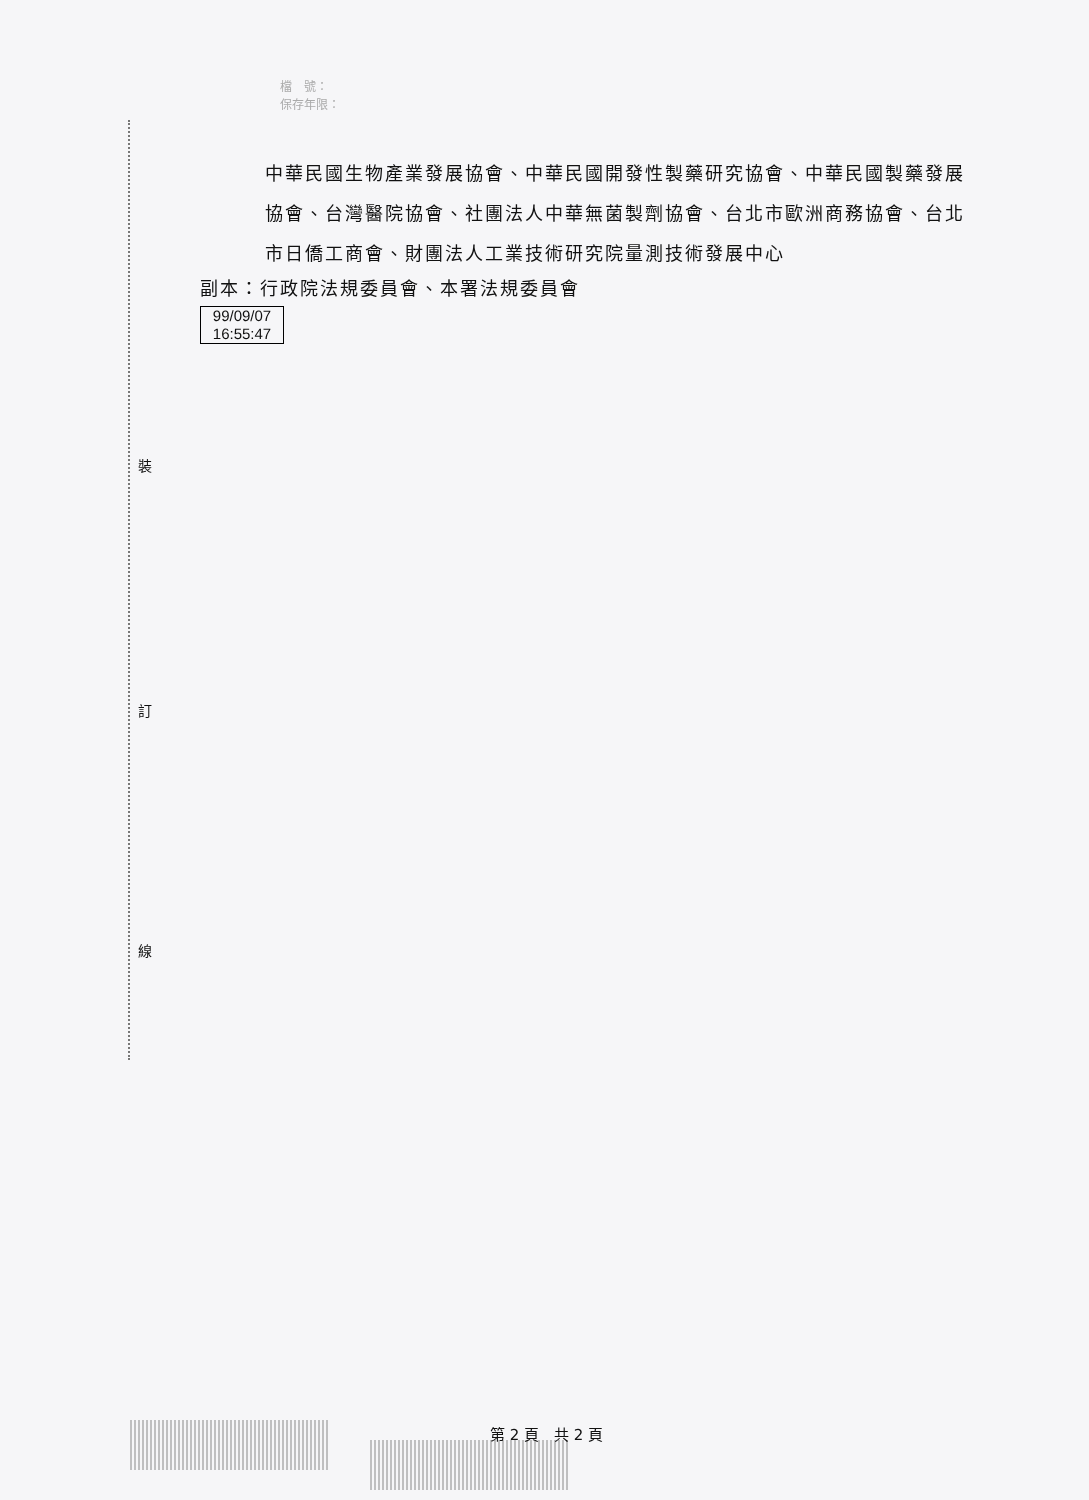裝
訂
線
檔　號：
保存年限：
中華民國生物產業發展協會、中華民國開發性製藥研究協會、中華民國製藥發展協會、台灣醫院協會、社團法人中華無菌製劑協會、台北市歐洲商務協會、台北市日僑工商會、財團法人工業技術研究院量測技術發展中心
副本：行政院法規委員會、本署法規委員會
99/09/07
16:55:47
第 2 頁　共 2 頁